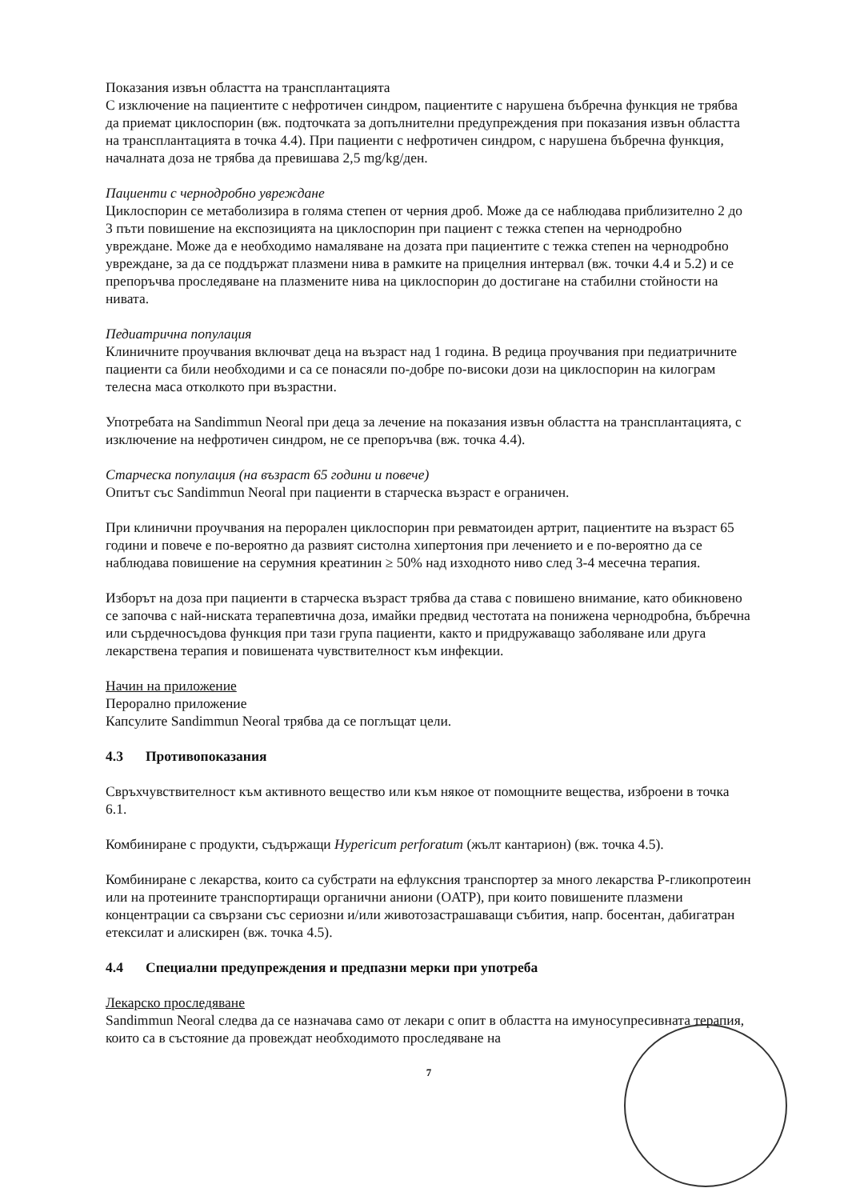Показания извън областта на трансплантацията
С изключение на пациентите с нефротичен синдром, пациентите с нарушена бъбречна функция не трябва да приемат циклоспорин (вж. подточката за допълнителни предупреждения при показания извън областта на трансплантацията в точка 4.4). При пациенти с нефротичен синдром, с нарушена бъбречна функция, началната доза не трябва да превишава 2,5 mg/kg/ден.
Пациенти с чернодробно увреждане
Циклоспорин се метаболизира в голяма степен от черния дроб. Може да се наблюдава приблизително 2 до 3 пъти повишение на експозицията на циклоспорин при пациент с тежка степен на чернодробно увреждане. Може да е необходимо намаляване на дозата при пациентите с тежка степен на чернодробно увреждане, за да се поддържат плазмени нива в рамките на прицелния интервал (вж. точки 4.4 и 5.2) и се препоръчва проследяване на плазмените нива на циклоспорин до достигане на стабилни стойности на нивата.
Педиатрична популация
Клиничните проучвания включват деца на възраст над 1 година. В редица проучвания при педиатричните пациенти са били необходими и са се понасяли по-добре по-високи дози на циклоспорин на килограм телесна маса отколкото при възрастни.
Употребата на Sandimmun Neoral при деца за лечение на показания извън областта на трансплантацията, с изключение на нефротичен синдром, не се препоръчва (вж. точка 4.4).
Старческа популация (на възраст 65 години и повече)
Опитът със Sandimmun Neoral при пациенти в старческа възраст е ограничен.
При клинични проучвания на перорален циклоспорин при ревматоиден артрит, пациентите на възраст 65 години и повече е по-вероятно да развият систолна хипертония при лечението и е по-вероятно да се наблюдава повишение на серумния креатинин ≥ 50% над изходното ниво след 3-4 месечна терапия.
Изборът на доза при пациенти в старческа възраст трябва да става с повишено внимание, като обикновено се започва с най-ниската терапевтична доза, имайки предвид честотата на понижена чернодробна, бъбречна или сърдечносъдова функция при тази група пациенти, както и придружаващо заболяване или друга лекарствена терапия и повишената чувствителност към инфекции.
Начин на приложение
Перорално приложение
Капсулите Sandimmun Neoral трябва да се поглъщат цели.
4.3 Противопоказания
Свръхчувствителност към активното вещество или към някое от помощните вещества, изброени в точка 6.1.
Комбиниране с продукти, съдържащи Hypericum perforatum (жълт кантарион) (вж. точка 4.5).
Комбиниране с лекарства, които са субстрати на ефлуксния транспортер за много лекарства P-гликопротеин или на протеините транспортиращи органични аниони (OATP), при които повишените плазмени концентрации са свързани със сериозни и/или животозастрашаващи събития, напр. босентан, дабигатран етексилат и алискирен (вж. точка 4.5).
4.4 Специални предупреждения и предпазни мерки при употреба
Лекарско проследяване
Sandimmun Neoral следва да се назначава само от лекари с опит в областта на имуносупресивната терапия, които са в състояние да провеждат необходимото проследяване на
7